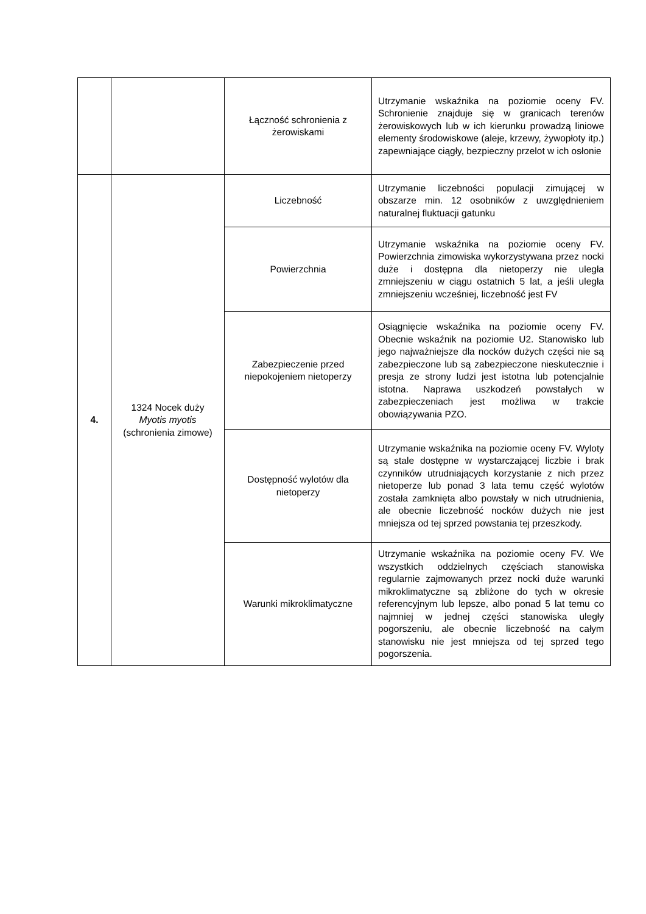| | | Łączność schronienia z żerowiskami | Utrzymanie wskaźnika na poziomie oceny FV. Schronienie znajduje się w granicach terenów żerowiskowych lub w ich kierunku prowadzą liniowe elementy środowiskowe (aleje, krzewy, żywopłoty itp.) zapewniające ciągły, bezpieczny przelot w ich osłonie |
| 4. | 1324 Nocek duży Myotis myotis (schronienia zimowe) | Liczebność | Utrzymanie liczebności populacji zimującej w obszarze min. 12 osobników z uwzględnieniem naturalnej fluktuacji gatunku |
| | | Powierzchnia | Utrzymanie wskaźnika na poziomie oceny FV. Powierzchnia zimowiska wykorzystywana przez nocki duże i dostępna dla nietoperzy nie uległa zmniejszeniu w ciągu ostatnich 5 lat, a jeśli uległa zmniejszeniu wcześniej, liczebność jest FV |
| | | Zabezpieczenie przed niepokojeniem nietoperzy | Osiągnięcie wskaźnika na poziomie oceny FV. Obecnie wskaźnik na poziomie U2. Stanowisko lub jego najważniejsze dla nocków dużych części nie są zabezpieczone lub są zabezpieczone nieskutecznie i presja ze strony ludzi jest istotna lub potencjalnie istotna. Naprawa uszkodzeń powstałych w zabezpieczeniach jest możliwa w trakcie obowiązywania PZO. |
| | | Dostępność wylotów dla nietoperzy | Utrzymanie wskaźnika na poziomie oceny FV. Wyloty są stale dostępne w wystarczającej liczbie i brak czynników utrudniających korzystanie z nich przez nietoperze lub ponad 3 lata temu część wylotów została zamknięta albo powstały w nich utrudnienia, ale obecnie liczebność nocków dużych nie jest mniejsza od tej sprzed powstania tej przeszkody. |
| | | Warunki mikroklimatyczne | Utrzymanie wskaźnika na poziomie oceny FV. We wszystkich oddzielnych częściach stanowiska regularnie zajmowanych przez nocki duże warunki mikroklimatyczne są zbliżone do tych w okresie referencyjnym lub lepsze, albo ponad 5 lat temu co najmniej w jednej części stanowiska uległy pogorszeniu, ale obecnie liczebność na całym stanowisku nie jest mniejsza od tej sprzed tego pogorszenia. |